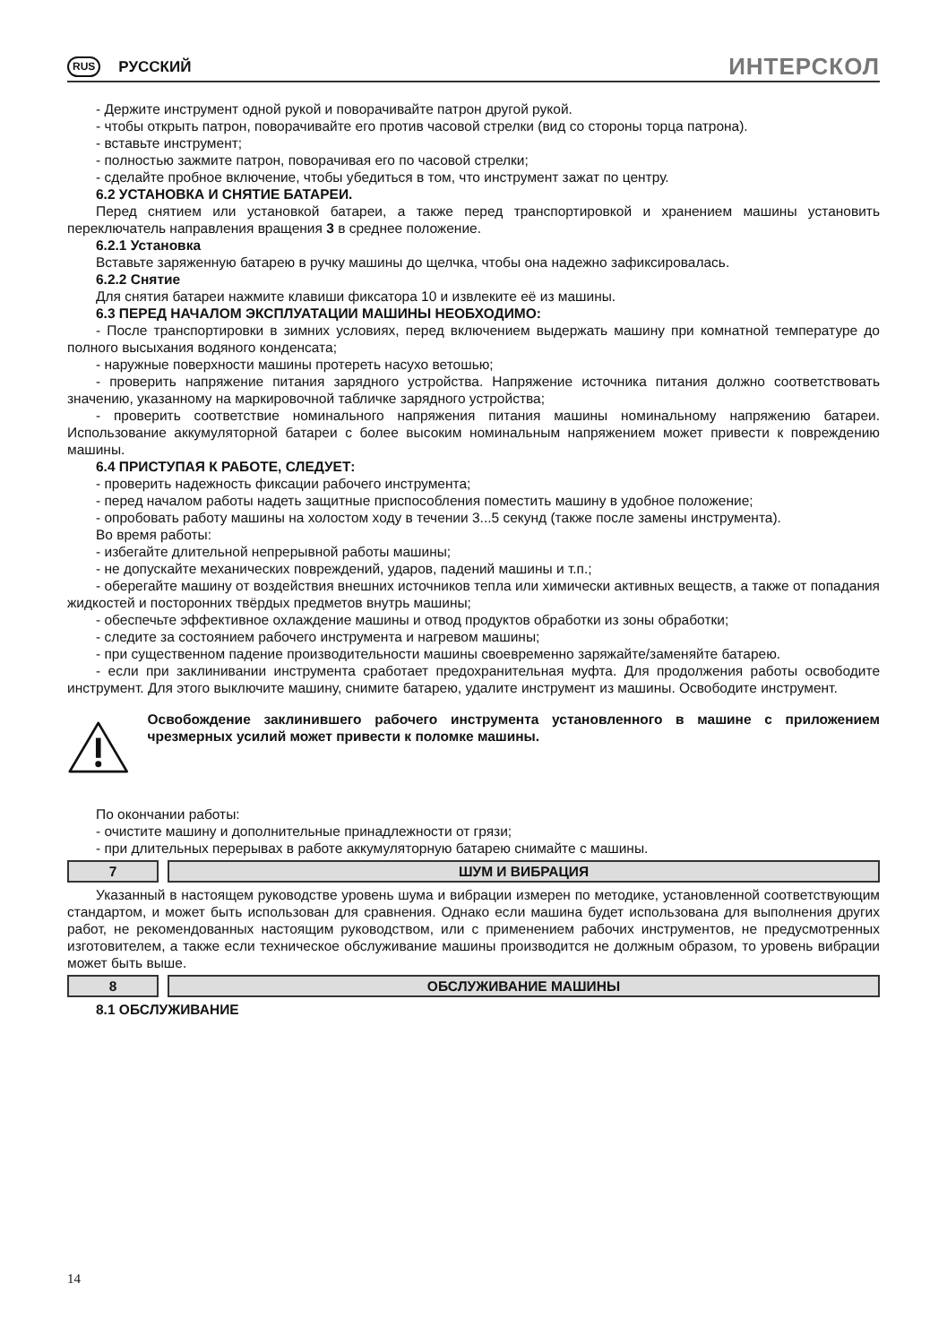RUS РУССКИЙ
ИНТЕРСКОЛ
- Держите инструмент одной рукой и поворачивайте патрон другой рукой.
- чтобы открыть патрон, поворачивайте его против часовой стрелки (вид со стороны торца патрона).
- вставьте инструмент;
- полностью зажмите патрон, поворачивая его по часовой стрелки;
- сделайте пробное включение, чтобы убедиться в том, что инструмент зажат по центру.
6.2 УСТАНОВКА И СНЯТИЕ БАТАРЕИ.
Перед снятием или установкой батареи, а также перед транспортировкой и хранением машины установить переключатель направления вращения 3 в среднее положение.
6.2.1 Установка
Вставьте заряженную батарею в ручку машины до щелчка, чтобы она надежно зафиксировалась.
6.2.2 Снятие
Для снятия батареи нажмите клавиши фиксатора 10 и извлеките её из машины.
6.3 ПЕРЕД НАЧАЛОМ ЭКСПЛУАТАЦИИ МАШИНЫ НЕОБХОДИМО:
- После транспортировки в зимних условиях, перед включением выдержать машину при комнатной температуре до полного высыхания водяного конденсата;
- наружные поверхности машины протереть насухо ветошью;
- проверить напряжение питания зарядного устройства. Напряжение источника питания должно соответствовать значению, указанному на маркировочной табличке зарядного устройства;
- проверить соответствие номинального напряжения питания машины номинальному напряжению батареи. Использование аккумуляторной батареи с более высоким номинальным напряжением может привести к повреждению машины.
6.4 ПРИСТУПАЯ К РАБОТЕ, СЛЕДУЕТ:
- проверить надежность фиксации рабочего инструмента;
- перед началом работы надеть защитные приспособления поместить машину в удобное положение;
- опробовать работу машины на холостом ходу в течении 3...5 секунд (также после замены инструмента).
Во время работы:
- избегайте длительной непрерывной работы машины;
- не допускайте механических повреждений, ударов, падений машины и т.п.;
- оберегайте машину от воздействия внешних источников тепла или химически активных веществ, а также от попадания жидкостей и посторонних твёрдых предметов внутрь машины;
- обеспечьте эффективное охлаждение машины и отвод продуктов обработки из зоны обработки;
- следите за состоянием рабочего инструмента и нагревом машины;
- при существенном падение производительности машины своевременно заряжайте/заменяйте батарею.
- если при заклинивании инструмента сработает предохранительная муфта. Для продолжения работы освободите инструмент. Для этого выключите машину, снимите батарею, удалите инструмент из машины. Освободите инструмент.
Освобождение заклинившего рабочего инструмента установленного в машине с приложением чрезмерных усилий может привести к поломке машины.
По окончании работы:
- очистите машину и дополнительные принадлежности от грязи;
- при длительных перерывах в работе аккумуляторную батарею снимайте с машины.
7 ШУМ И ВИБРАЦИЯ
Указанный в настоящем руководстве уровень шума и вибрации измерен по методике, установленной соответствующим стандартом, и может быть использован для сравнения. Однако если машина будет использована для выполнения других работ, не рекомендованных настоящим руководством, или с применением рабочих инструментов, не предусмотренных изготовителем, а также если техническое обслуживание машины производится не должным образом, то уровень вибрации может быть выше.
8 ОБСЛУЖИВАНИЕ МАШИНЫ
8.1 ОБСЛУЖИВАНИЕ
14